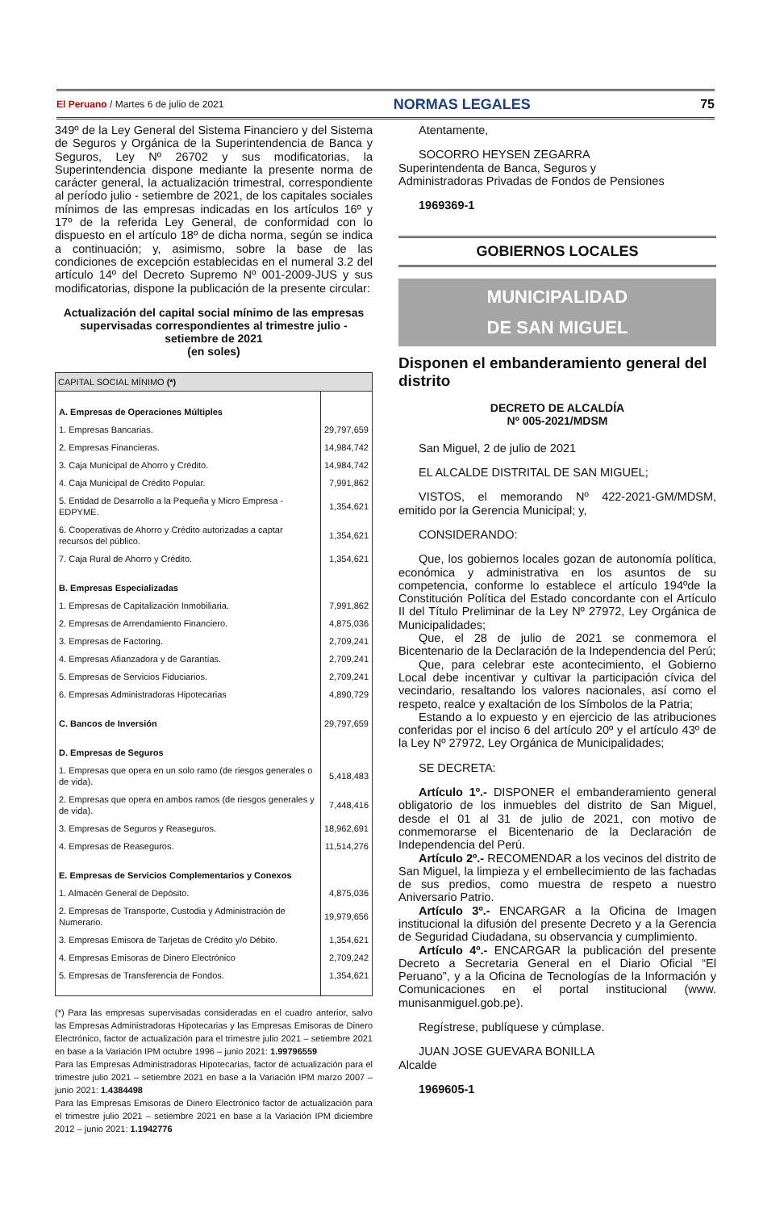El Peruano / Martes 6 de julio de 2021 NORMAS LEGALES 75
349º de la Ley General del Sistema Financiero y del Sistema de Seguros y Orgánica de la Superintendencia de Banca y Seguros, Ley Nº 26702 y sus modificatorias, la Superintendencia dispone mediante la presente norma de carácter general, la actualización trimestral, correspondiente al período julio - setiembre de 2021, de los capitales sociales mínimos de las empresas indicadas en los artículos 16º y 17º de la referida Ley General, de conformidad con lo dispuesto en el artículo 18º de dicha norma, según se indica a continuación; y, asimismo, sobre la base de las condiciones de excepción establecidas en el numeral 3.2 del artículo 14º del Decreto Supremo Nº 001-2009-JUS y sus modificatorias, dispone la publicación de la presente circular:
Actualización del capital social mínimo de las empresas supervisadas correspondientes al trimestre julio - setiembre de 2021
(en soles)
| CAPITAL SOCIAL MÍNIMO (*) | |
| --- | --- |
| A. Empresas de Operaciones Múltiples | |
| 1. Empresas Bancarias. | 29,797,659 |
| 2. Empresas Financieras. | 14,984,742 |
| 3. Caja Municipal de Ahorro y Crédito. | 14,984,742 |
| 4. Caja Municipal de Crédito Popular. | 7,991,862 |
| 5. Entidad de Desarrollo a la Pequeña y Micro Empresa - EDPYME. | 1,354,621 |
| 6. Cooperativas de Ahorro y Crédito autorizadas a captar recursos del público. | 1,354,621 |
| 7. Caja Rural de Ahorro y Crédito. | 1,354,621 |
| B. Empresas Especializadas | |
| 1. Empresas de Capitalización Inmobiliaria. | 7,991,862 |
| 2. Empresas de Arrendamiento Financiero. | 4,875,036 |
| 3. Empresas de Factoring. | 2,709,241 |
| 4. Empresas Afianzadora y de Garantías. | 2,709,241 |
| 5. Empresas de Servicios Fiduciarios. | 2,709,241 |
| 6. Empresas Administradoras Hipotecarias | 4,890,729 |
| C. Bancos de Inversión | 29,797,659 |
| D. Empresas de Seguros | |
| 1. Empresas que opera en un solo ramo (de riesgos generales o de vida). | 5,418,483 |
| 2. Empresas que opera en ambos ramos (de riesgos generales y de vida). | 7,448,416 |
| 3. Empresas de Seguros y Reaseguros. | 18,962,691 |
| 4. Empresas de Reaseguros. | 11,514,276 |
| E. Empresas de Servicios Complementarios y Conexos | |
| 1. Almacén General de Depósito. | 4,875,036 |
| 2. Empresas de Transporte, Custodia y Administración de Numerario. | 19,979,656 |
| 3. Empresas Emisora de Tarjetas de Crédito y/o Débito. | 1,354,621 |
| 4. Empresas Emisoras de Dinero Electrónico | 2,709,242 |
| 5. Empresas de Transferencia de Fondos. | 1,354,621 |
(*) Para las empresas supervisadas consideradas en el cuadro anterior, salvo las Empresas Administradoras Hipotecarias y las Empresas Emisoras de Dinero Electrónico, factor de actualización para el trimestre julio 2021 – setiembre 2021 en base a la Variación IPM octubre 1996 – junio 2021: 1.99796559
Para las Empresas Administradoras Hipotecarias, factor de actualización para el trimestre julio 2021 – setiembre 2021 en base a la Variación IPM marzo 2007 – junio 2021: 1.4384498
Para las Empresas Emisoras de Dinero Electrónico factor de actualización para el trimestre julio 2021 – setiembre 2021 en base a la Variación IPM diciembre 2012 – junio 2021: 1.1942776
Atentamente,
SOCORRO HEYSEN ZEGARRA
Superintendenta de Banca, Seguros y
Administradoras Privadas de Fondos de Pensiones
1969369-1
GOBIERNOS LOCALES
MUNICIPALIDAD
DE SAN MIGUEL
Disponen el embanderamiento general del distrito
DECRETO DE ALCALDÍA
Nº 005-2021/MDSM
San Miguel, 2 de julio de 2021
EL ALCALDE DISTRITAL DE SAN MIGUEL;
VISTOS, el memorando Nº 422-2021-GM/MDSM, emitido por la Gerencia Municipal; y,
CONSIDERANDO:
Que, los gobiernos locales gozan de autonomía política, económica y administrativa en los asuntos de su competencia, conforme lo establece el artículo 194ºde la Constitución Política del Estado concordante con el Artículo II del Título Preliminar de la Ley Nº 27972, Ley Orgánica de Municipalidades;
Que, el 28 de julio de 2021 se conmemora el Bicentenario de la Declaración de la Independencia del Perú;
Que, para celebrar este acontecimiento, el Gobierno Local debe incentivar y cultivar la participación cívica del vecindario, resaltando los valores nacionales, así como el respeto, realce y exaltación de los Símbolos de la Patria;
Estando a lo expuesto y en ejercicio de las atribuciones conferidas por el inciso 6 del artículo 20º y el artículo 43º de la Ley Nº 27972, Ley Orgánica de Municipalidades;
SE DECRETA:
Artículo 1º.- DISPONER el embanderamiento general obligatorio de los inmuebles del distrito de San Miguel, desde el 01 al 31 de julio de 2021, con motivo de conmemorarse el Bicentenario de la Declaración de Independencia del Perú.
Artículo 2º.- RECOMENDAR a los vecinos del distrito de San Miguel, la limpieza y el embellecimiento de las fachadas de sus predios, como muestra de respeto a nuestro Aniversario Patrio.
Artículo 3º.- ENCARGAR a la Oficina de Imagen institucional la difusión del presente Decreto y a la Gerencia de Seguridad Ciudadana, su observancia y cumplimiento.
Artículo 4º.- ENCARGAR la publicación del presente Decreto a Secretaria General en el Diario Oficial “El Peruano”, y a la Oficina de Tecnologías de la Información y Comunicaciones en el portal institucional (www. munisanmiguel.gob.pe).
Regístrese, publíquese y cúmplase.
JUAN JOSE GUEVARA BONILLA
Alcalde
1969605-1